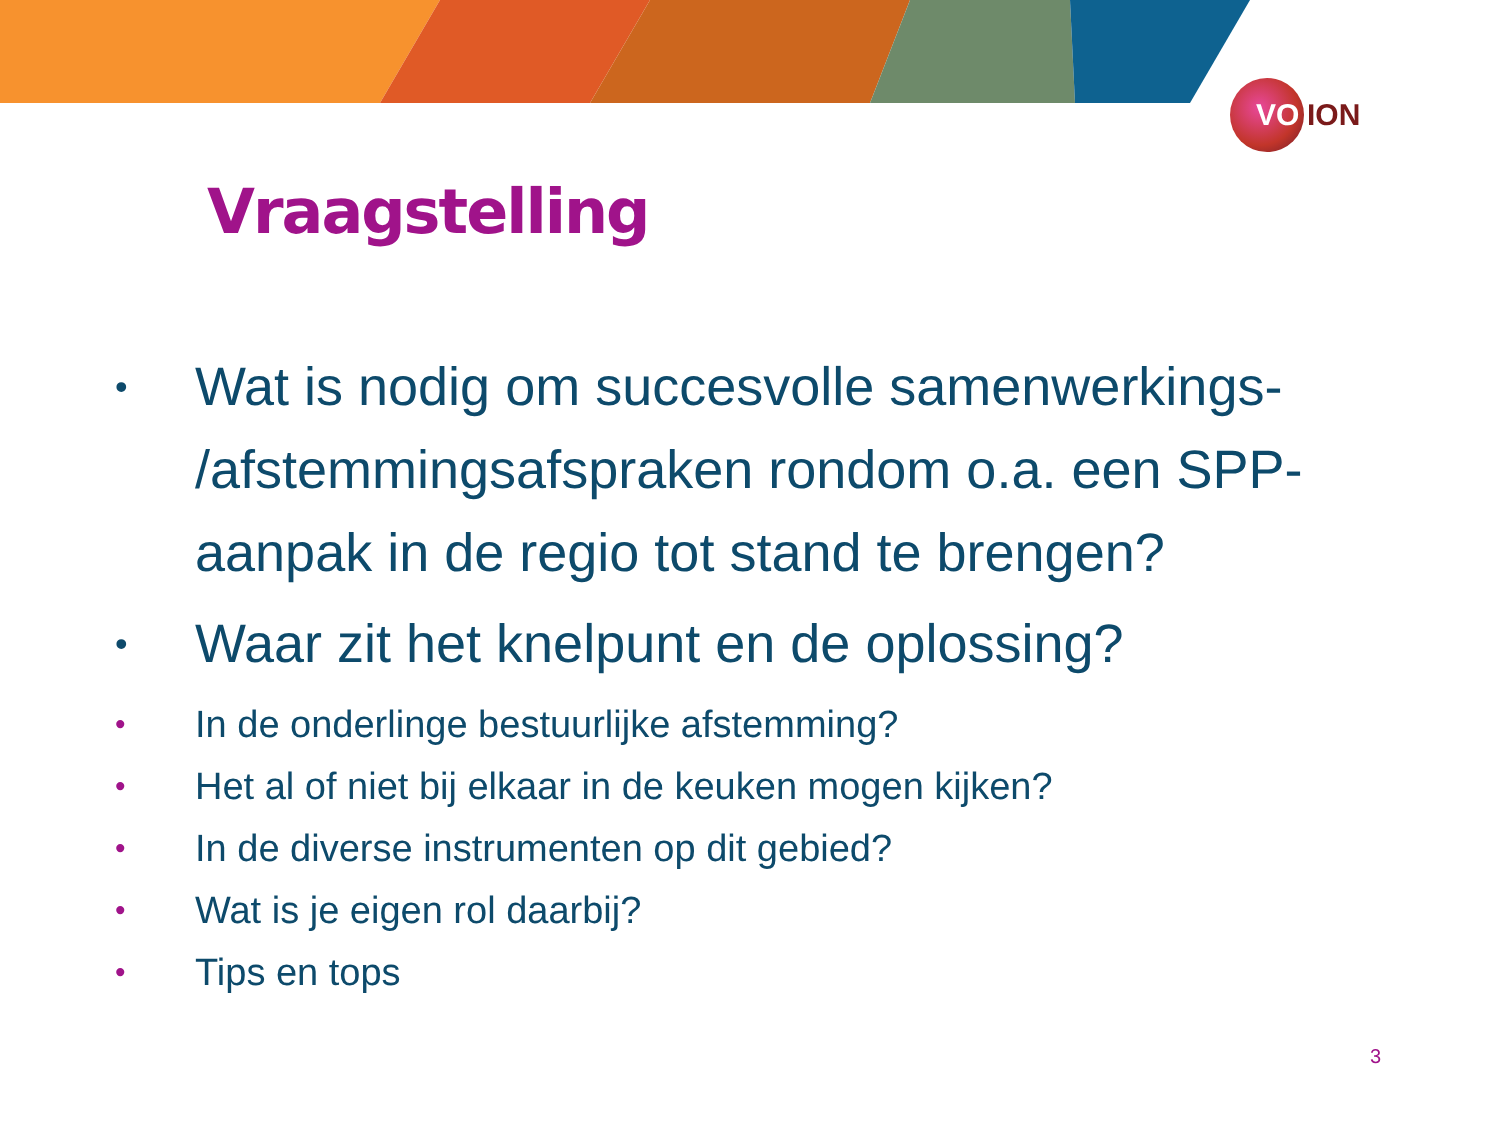VO ION
Vraagstelling
• Wat is nodig om succesvolle samenwerkings- /afstemmingsafspraken rondom o.a. een SPP-aanpak in de regio tot stand te brengen?
• Waar zit het knelpunt en de oplossing?
• In de onderlinge bestuurlijke afstemming?
• Het al of niet bij elkaar in de keuken mogen kijken?
• In de diverse instrumenten op dit gebied?
• Wat is je eigen rol daarbij?
• Tips en tops
3